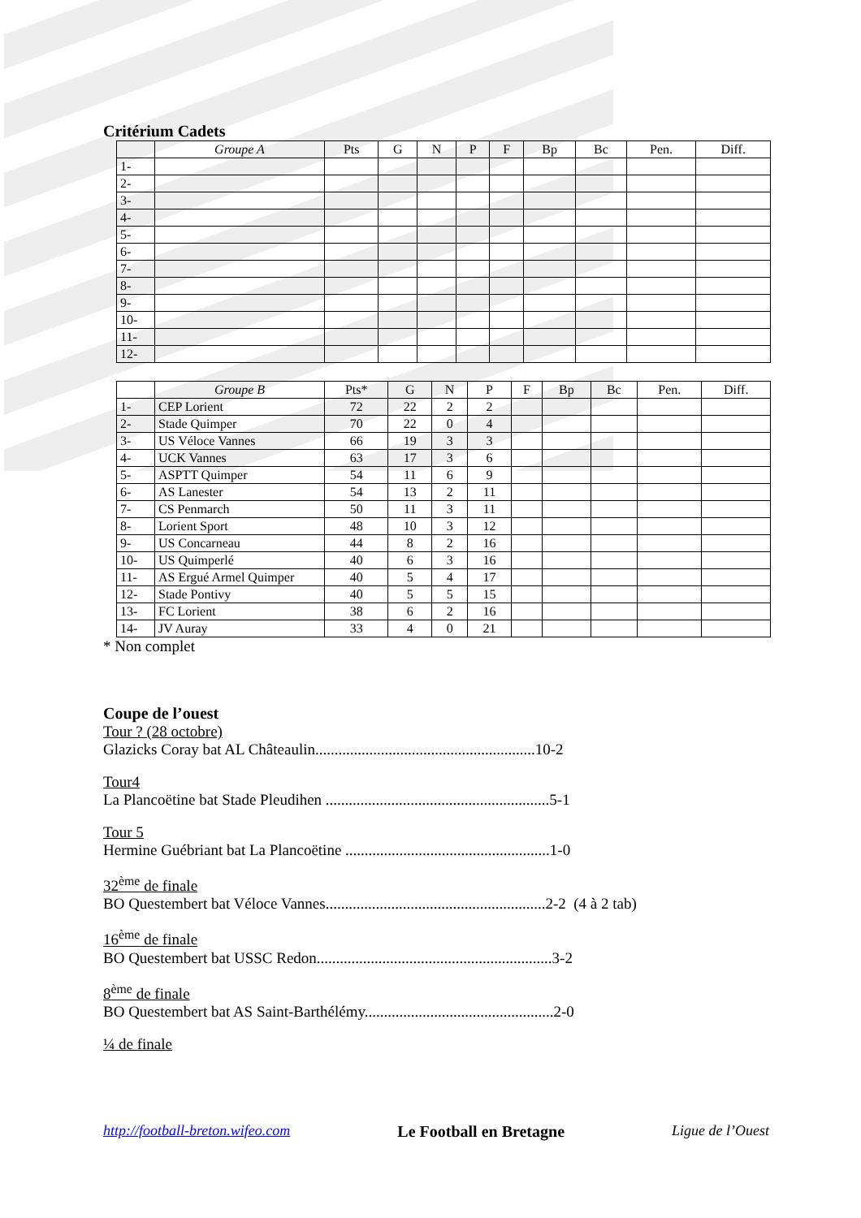Critérium Cadets
| | Groupe A | Pts | G | N | P | F | Bp | Bc | Pen. | Diff. |
| --- | --- | --- | --- | --- | --- | --- | --- | --- | --- | --- |
| 1- | | | | | | | | | | |
| 2- | | | | | | | | | | |
| 3- | | | | | | | | | | |
| 4- | | | | | | | | | | |
| 5- | | | | | | | | | | |
| 6- | | | | | | | | | | |
| 7- | | | | | | | | | | |
| 8- | | | | | | | | | | |
| 9- | | | | | | | | | | |
| 10- | | | | | | | | | | |
| 11- | | | | | | | | | | |
| 12- | | | | | | | | | | |
| | Groupe B | Pts* | G | N | P | F | Bp | Bc | Pen. | Diff. |
| --- | --- | --- | --- | --- | --- | --- | --- | --- | --- | --- |
| 1- | CEP Lorient | 72 | 22 | 2 | 2 | | | | | |
| 2- | Stade Quimper | 70 | 22 | 0 | 4 | | | | | |
| 3- | US Véloce Vannes | 66 | 19 | 3 | 3 | | | | | |
| 4- | UCK Vannes | 63 | 17 | 3 | 6 | | | | | |
| 5- | ASPTT Quimper | 54 | 11 | 6 | 9 | | | | | |
| 6- | AS Lanester | 54 | 13 | 2 | 11 | | | | | |
| 7- | CS Penmarch | 50 | 11 | 3 | 11 | | | | | |
| 8- | Lorient Sport | 48 | 10 | 3 | 12 | | | | | |
| 9- | US Concarneau | 44 | 8 | 2 | 16 | | | | | |
| 10- | US Quimperlé | 40 | 6 | 3 | 16 | | | | | |
| 11- | AS Ergué Armel Quimper | 40 | 5 | 4 | 17 | | | | | |
| 12- | Stade Pontivy | 40 | 5 | 5 | 15 | | | | | |
| 13- | FC Lorient | 38 | 6 | 2 | 16 | | | | | |
| 14- | JV Auray | 33 | 4 | 0 | 21 | | | | | |
* Non complet
Coupe de l’ouest
Tour ? (28 octobre)
Glazicks Coray bat AL Châteaulin.........................................................10-2
Tour4
La Plancoëtine bat Stade Pleudihen ..........................................................5-1
Tour 5
Hermine Guébriant bat La Plancoëtine .....................................................1-0
32<sup>ème</sup> de finale
BO Questembert bat Véloce Vannes.........................................................2-2 (4 à 2 tab)
16<sup>ème</sup> de finale
BO Questembert bat USSC Redon.............................................................3-2
8<sup>ème</sup> de finale
BO Questembert bat AS Saint-Barthélémy.................................................2-0
¼ de finale
http://football-breton.wifeo.com Le Football en Bretagne Ligue de l’Ouest